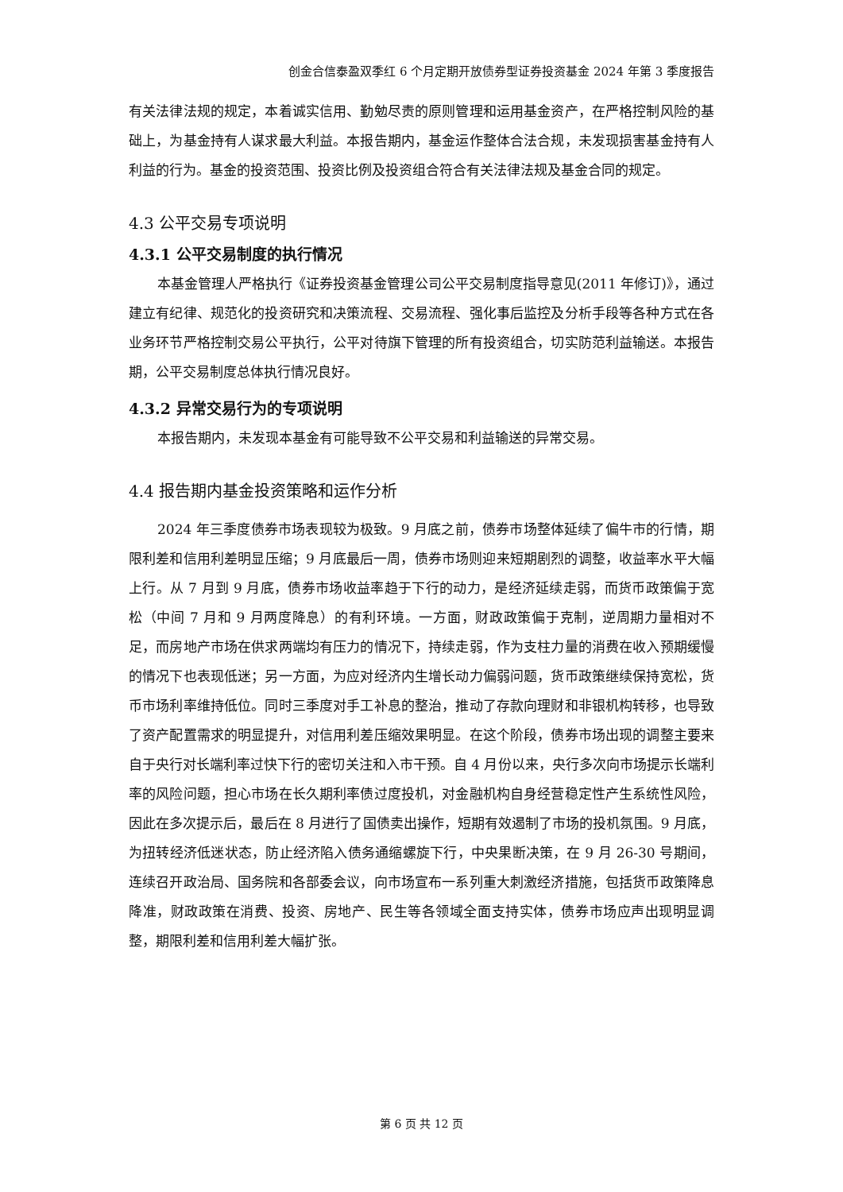创金合信泰盈双季红 6 个月定期开放债券型证券投资基金 2024 年第 3 季度报告
有关法律法规的规定，本着诚实信用、勤勉尽责的原则管理和运用基金资产，在严格控制风险的基础上，为基金持有人谋求最大利益。本报告期内，基金运作整体合法合规，未发现损害基金持有人利益的行为。基金的投资范围、投资比例及投资组合符合有关法律法规及基金合同的规定。
4.3 公平交易专项说明
4.3.1 公平交易制度的执行情况
本基金管理人严格执行《证券投资基金管理公司公平交易制度指导意见(2011 年修订)》，通过建立有纪律、规范化的投资研究和决策流程、交易流程、强化事后监控及分析手段等各种方式在各业务环节严格控制交易公平执行，公平对待旗下管理的所有投资组合，切实防范利益输送。本报告期，公平交易制度总体执行情况良好。
4.3.2 异常交易行为的专项说明
本报告期内，未发现本基金有可能导致不公平交易和利益输送的异常交易。
4.4 报告期内基金投资策略和运作分析
2024 年三季度债券市场表现较为极致。9 月底之前，债券市场整体延续了偏牛市的行情，期限利差和信用利差明显压缩；9 月底最后一周，债券市场则迎来短期剧烈的调整，收益率水平大幅上行。从 7 月到 9 月底，债券市场收益率趋于下行的动力，是经济延续走弱，而货币政策偏于宽松（中间 7 月和 9 月两度降息）的有利环境。一方面，财政政策偏于克制，逆周期力量相对不足，而房地产市场在供求两端均有压力的情况下，持续走弱，作为支柱力量的消费在收入预期缓慢的情况下也表现低迷；另一方面，为应对经济内生增长动力偏弱问题，货币政策继续保持宽松，货币市场利率维持低位。同时三季度对手工补息的整治，推动了存款向理财和非银机构转移，也导致了资产配置需求的明显提升，对信用利差压缩效果明显。在这个阶段，债券市场出现的调整主要来自于央行对长端利率过快下行的密切关注和入市干预。自 4 月份以来，央行多次向市场提示长端利率的风险问题，担心市场在长久期利率债过度投机，对金融机构自身经营稳定性产生系统性风险，因此在多次提示后，最后在 8 月进行了国债卖出操作，短期有效遏制了市场的投机氛围。9 月底，为扭转经济低迷状态，防止经济陷入债务通缩螺旋下行，中央果断决策，在 9 月 26-30 号期间，连续召开政治局、国务院和各部委会议，向市场宣布一系列重大刺激经济措施，包括货币政策降息降准，财政政策在消费、投资、房地产、民生等各领域全面支持实体，债券市场应声出现明显调整，期限利差和信用利差大幅扩张。
第 6 页 共 12 页